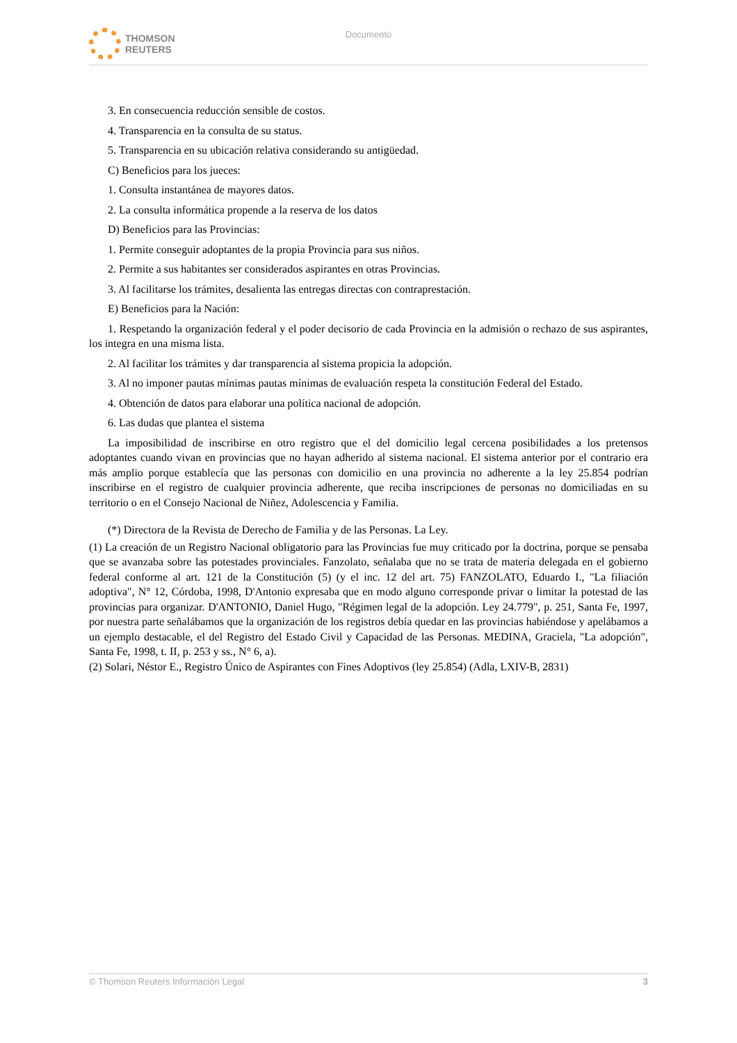THOMSON
REUTERS
Documento
3. En consecuencia reducción sensible de costos.
4. Transparencia en la consulta de su status.
5. Transparencia en su ubicación relativa considerando su antigüedad.
C) Beneficios para los jueces:
1. Consulta instantánea de mayores datos.
2. La consulta informática propende a la reserva de los datos
D) Beneficios para las Provincias:
1. Permite conseguir adoptantes de la propia Provincia para sus niños.
2. Permite a sus habitantes ser considerados aspirantes en otras Provincias.
3. Al facilitarse los trámites, desalienta las entregas directas con contraprestación.
E) Beneficios para la Nación:
1. Respetando la organización federal y el poder decisorio de cada Provincia en la admisión o rechazo de sus aspirantes, los integra en una misma lista.
2. Al facilitar los trámites y dar transparencia al sistema propicia la adopción.
3. Al no imponer pautas mínimas pautas mínimas de evaluación respeta la constitución Federal del Estado.
4. Obtención de datos para elaborar una política nacional de adopción.
6. Las dudas que plantea el sistema
La imposibilidad de inscribirse en otro registro que el del domicilio legal cercena posibilidades a los pretensos adoptantes cuando vivan en provincias que no hayan adherido al sistema nacional. El sistema anterior por el contrario era más amplio porque establecía que las personas con domicilio en una provincia no adherente a la ley 25.854 podrían inscribirse en el registro de cualquier provincia adherente, que reciba inscripciones de personas no domiciliadas en su territorio o en el Consejo Nacional de Niñez, Adolescencia y Familia.
(*) Directora de la Revista de Derecho de Familia y de las Personas. La Ley.
(1) La creación de un Registro Nacional obligatorio para las Provincias fue muy criticado por la doctrina, porque se pensaba que se avanzaba sobre las potestades provinciales. Fanzolato, señalaba que no se trata de materia delegada en el gobierno federal conforme al art. 121 de la Constitución (5) (y el inc. 12 del art. 75) FANZOLATO, Eduardo I., "La filiación adoptiva", N° 12, Córdoba, 1998, D'Antonio expresaba que en modo alguno corresponde privar o limitar la potestad de las provincias para organizar. D'ANTONIO, Daniel Hugo, "Régimen legal de la adopción. Ley 24.779", p. 251, Santa Fe, 1997, por nuestra parte señalábamos que la organización de los registros debía quedar en las provincias habiéndose y apelábamos a un ejemplo destacable, el del Registro del Estado Civil y Capacidad de las Personas. MEDINA, Graciela, "La adopción", Santa Fe, 1998, t. II, p. 253 y ss., N° 6, a).
(2) Solari, Néstor E., Registro Único de Aspirantes con Fines Adoptivos (ley 25.854) (Adla, LXIV-B, 2831)
© Thomson Reuters Información Legal 3